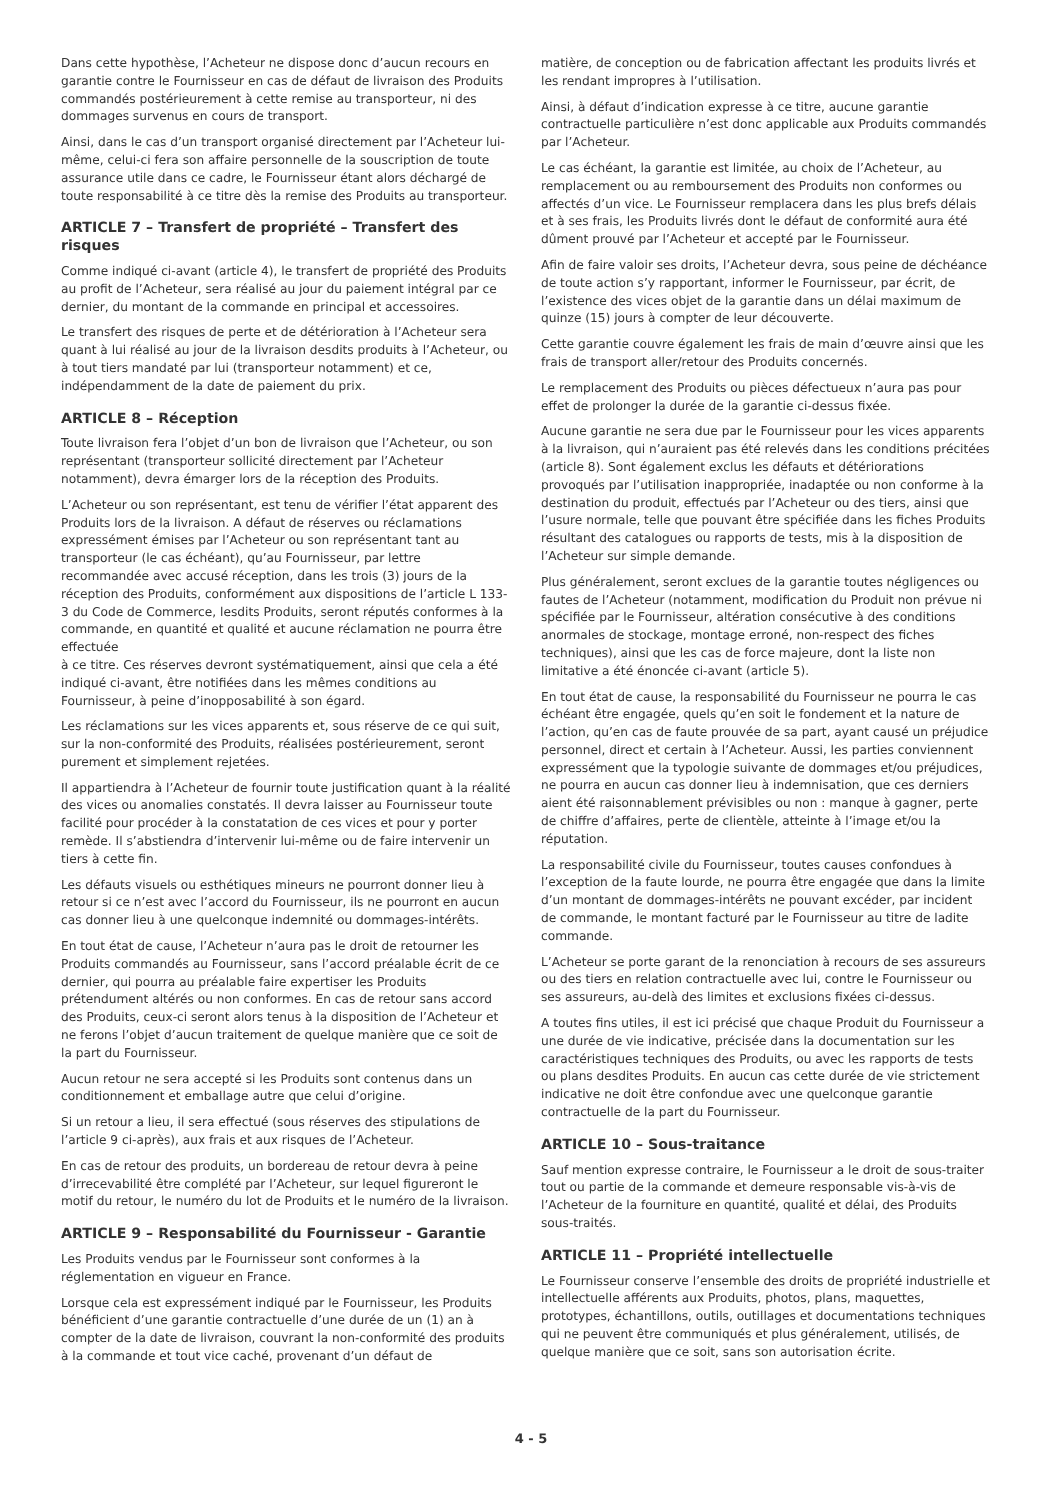Dans cette hypothèse, l’Acheteur ne dispose donc d’aucun recours en garantie contre le Fournisseur en cas de défaut de livraison des Produits commandés postérieurement à cette remise au transporteur, ni des dommages survenus en cours de transport.
Ainsi, dans le cas d’un transport organisé directement par l’Acheteur lui-même, celui-ci fera son affaire personnelle de la souscription de toute assurance utile dans ce cadre, le Fournisseur étant alors déchargé de toute responsabilité à ce titre dès la remise des Produits au transporteur.
ARTICLE 7 – Transfert de propriété – Transfert des risques
Comme indiqué ci-avant (article 4), le transfert de propriété des Produits au profit de l’Acheteur, sera réalisé au jour du paiement intégral par ce dernier, du montant de la commande en principal et accessoires.
Le transfert des risques de perte et de détérioration à l’Acheteur sera quant à lui réalisé au jour de la livraison desdits produits à l’Acheteur, ou à tout tiers mandaté par lui (transporteur notamment) et ce, indépendamment de la date de paiement du prix.
ARTICLE 8 – Réception
Toute livraison fera l’objet d’un bon de livraison que l’Acheteur, ou son représentant (transporteur sollicité directement par l’Acheteur notamment), devra émarger lors de la réception des Produits.
L’Acheteur ou son représentant, est tenu de vérifier l’état apparent des Produits lors de la livraison. A défaut de réserves ou réclamations expressément émises par l’Acheteur ou son représentant tant au transporteur (le cas échéant), qu’au Fournisseur, par lettre recommandée avec accusé réception, dans les trois (3) jours de la réception des Produits, conformément aux dispositions de l’article L 133-3 du Code de Commerce, lesdits Produits, seront réputés conformes à la commande, en quantité et qualité et aucune réclamation ne pourra être effectuée
à ce titre. Ces réserves devront systématiquement, ainsi que cela a été indiqué ci-avant, être notifiées dans les mêmes conditions au Fournisseur, à peine d’inopposabilité à son égard.
Les réclamations sur les vices apparents et, sous réserve de ce qui suit, sur la non-conformité des Produits, réalisées postérieurement, seront purement et simplement rejetées.
Il appartiendra à l’Acheteur de fournir toute justification quant à la réalité des vices ou anomalies constatés. Il devra laisser au Fournisseur toute facilité pour procéder à la constatation de ces vices et pour y porter remède. Il s’abstiendra d’intervenir lui-même ou de faire intervenir un tiers à cette fin.
Les défauts visuels ou esthétiques mineurs ne pourront donner lieu à retour si ce n’est avec l’accord du Fournisseur, ils ne pourront en aucun cas donner lieu à une quelconque indemnité ou dommages-intérêts.
En tout état de cause, l’Acheteur n’aura pas le droit de retourner les Produits commandés au Fournisseur, sans l’accord préalable écrit de ce dernier, qui pourra au préalable faire expertiser les Produits prétendument altérés ou non conformes. En cas de retour sans accord des Produits, ceux-ci seront alors tenus à la disposition de l’Acheteur et ne ferons l’objet d’aucun traitement de quelque manière que ce soit de la part du Fournisseur.
Aucun retour ne sera accepté si les Produits sont contenus dans un conditionnement et emballage autre que celui d’origine.
Si un retour a lieu, il sera effectué (sous réserves des stipulations de l’article 9 ci-après), aux frais et aux risques de l’Acheteur.
En cas de retour des produits, un bordereau de retour devra à peine d’irrecevabilité être complété par l’Acheteur, sur lequel figureront le motif du retour, le numéro du lot de Produits et le numéro de la livraison.
ARTICLE 9 – Responsabilité du Fournisseur - Garantie
Les Produits vendus par le Fournisseur sont conformes à la réglementation en vigueur en France.
Lorsque cela est expressément indiqué par le Fournisseur, les Produits bénéficient d’une garantie contractuelle d’une durée de un (1) an à compter de la date de livraison, couvrant la non-conformité des produits à la commande et tout vice caché, provenant d’un défaut de
matière, de conception ou de fabrication affectant les produits livrés et les rendant impropres à l’utilisation.
Ainsi, à défaut d’indication expresse à ce titre, aucune garantie contractuelle particulière n’est donc applicable aux Produits commandés par l’Acheteur.
Le cas échéant, la garantie est limitée, au choix de l’Acheteur, au remplacement ou au remboursement des Produits non conformes ou affectés d’un vice. Le Fournisseur remplacera dans les plus brefs délais et à ses frais, les Produits livrés dont le défaut de conformité aura été dûment prouvé par l’Acheteur et accepté par le Fournisseur.
Afin de faire valoir ses droits, l’Acheteur devra, sous peine de déchéance de toute action s’y rapportant, informer le Fournisseur, par écrit, de l’existence des vices objet de la garantie dans un délai maximum de quinze (15) jours à compter de leur découverte.
Cette garantie couvre également les frais de main d’œuvre ainsi que les frais de transport aller/retour des Produits concernés.
Le remplacement des Produits ou pièces défectueux n’aura pas pour effet de prolonger la durée de la garantie ci-dessus fixée.
Aucune garantie ne sera due par le Fournisseur pour les vices apparents à la livraison, qui n’auraient pas été relevés dans les conditions précitées (article 8). Sont également exclus les défauts et détériorations provoqués par l’utilisation inappropriée, inadaptée ou non conforme à la destination du produit, effectués par l’Acheteur ou des tiers, ainsi que l’usure normale, telle que pouvant être spécifiée dans les fiches Produits résultant des catalogues ou rapports de tests, mis à la disposition de l’Acheteur sur simple demande.
Plus généralement, seront exclues de la garantie toutes négligences ou fautes de l’Acheteur (notamment, modification du Produit non prévue ni spécifiée par le Fournisseur, altération consécutive à des conditions anormales de stockage, montage erroné, non-respect des fiches techniques), ainsi que les cas de force majeure, dont la liste non limitative a été énoncée ci-avant (article 5).
En tout état de cause, la responsabilité du Fournisseur ne pourra le cas échéant être engagée, quels qu’en soit le fondement et la nature de l’action, qu’en cas de faute prouvée de sa part, ayant causé un préjudice personnel, direct et certain à l’Acheteur. Aussi, les parties conviennent expressément que la typologie suivante de dommages et/ou préjudices, ne pourra en aucun cas donner lieu à indemnisation, que ces derniers aient été raisonnablement prévisibles ou non : manque à gagner, perte de chiffre d’affaires, perte de clientèle, atteinte à l’image et/ou la réputation.
La responsabilité civile du Fournisseur, toutes causes confondues à l’exception de la faute lourde, ne pourra être engagée que dans la limite d’un montant de dommages-intérêts ne pouvant excéder, par incident de commande, le montant facturé par le Fournisseur au titre de ladite commande.
L’Acheteur se porte garant de la renonciation à recours de ses assureurs ou des tiers en relation contractuelle avec lui, contre le Fournisseur ou ses assureurs, au-delà des limites et exclusions fixées ci-dessus.
A toutes fins utiles, il est ici précisé que chaque Produit du Fournisseur a une durée de vie indicative, précisée dans la documentation sur les caractéristiques techniques des Produits, ou avec les rapports de tests ou plans desdites Produits. En aucun cas cette durée de vie strictement indicative ne doit être confondue avec une quelconque garantie contractuelle de la part du Fournisseur.
ARTICLE 10 – Sous-traitance
Sauf mention expresse contraire, le Fournisseur a le droit de sous-traiter tout ou partie de la commande et demeure responsable vis-à-vis de l’Acheteur de la fourniture en quantité, qualité et délai, des Produits sous-traités.
ARTICLE 11 – Propriété intellectuelle
Le Fournisseur conserve l’ensemble des droits de propriété industrielle et intellectuelle afférents aux Produits, photos, plans, maquettes, prototypes, échantillons, outils, outillages et documentations techniques qui ne peuvent être communiqués et plus généralement, utilisés, de quelque manière que ce soit, sans son autorisation écrite.
4 - 5